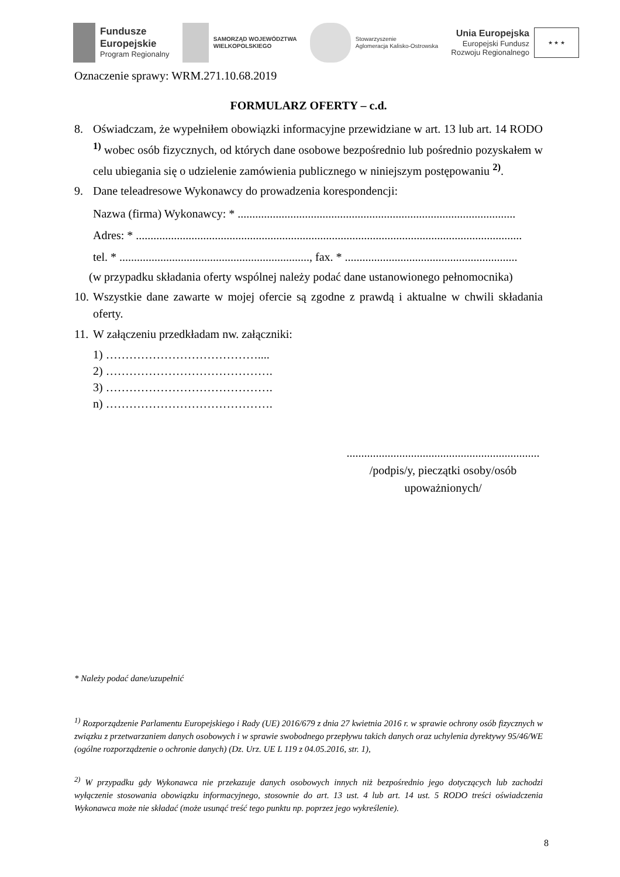Fundusze
Europejskie
Program Regionalny
SAMORZĄD WOJEWÓDZTWA
WIELKOPOLSKIEGO
Stowarzyszenie
Aglomeracja Kalisko-Ostrowska
Unia Europejska
Europejski Fundusz
Rozwoju Regionalnego
★ ★ ★
Oznaczenie sprawy: WRM.271.10.68.2019
FORMULARZ OFERTY – c.d.
8. Oświadczam, że wypełniłem obowiązki informacyjne przewidziane w art. 13 lub art. 14 RODO <sup>1)</sup> wobec osób fizycznych, od których dane osobowe bezpośrednio lub pośrednio pozyskałem w celu ubiegania się o udzielenie zamówienia publicznego w niniejszym postępowaniu <sup>2)</sup>.
9. Dane teleadresowe Wykonawcy do prowadzenia korespondencji:
Nazwa (firma) Wykonawcy: * ...............................................................................................
Adres: * ....................................................................................................................................
tel. * ................................................................., fax. * ...........................................................
(w przypadku składania oferty wspólnej należy podać dane ustanowionego pełnomocnika)
10. Wszystkie dane zawarte w mojej ofercie są zgodne z prawdą i aktualne w chwili składania oferty.
11. W załączeniu przedkładam nw. załączniki:
1) …………………………………....
2) …………………………………….
3) …………………………………….
n) …………………………………….
..................................................................
/podpis/y, pieczątki osoby/osób
upoważnionych/
* Należy podać dane/uzupełnić
<sup>1)</sup> Rozporządzenie Parlamentu Europejskiego i Rady (UE) 2016/679 z dnia 27 kwietnia 2016 r. w sprawie ochrony osób fizycznych w związku z przetwarzaniem danych osobowych i w sprawie swobodnego przepływu takich danych oraz uchylenia dyrektywy 95/46/WE (ogólne rozporządzenie o ochronie danych) (Dz. Urz. UE L 119 z 04.05.2016, str. 1),
<sup>2)</sup> W przypadku gdy Wykonawca nie przekazuje danych osobowych innych niż bezpośrednio jego dotyczących lub zachodzi wyłączenie stosowania obowiązku informacyjnego, stosownie do art. 13 ust. 4 lub art. 14 ust. 5 RODO treści oświadczenia Wykonawca może nie składać (może usunąć treść tego punktu np. poprzez jego wykreślenie).
8